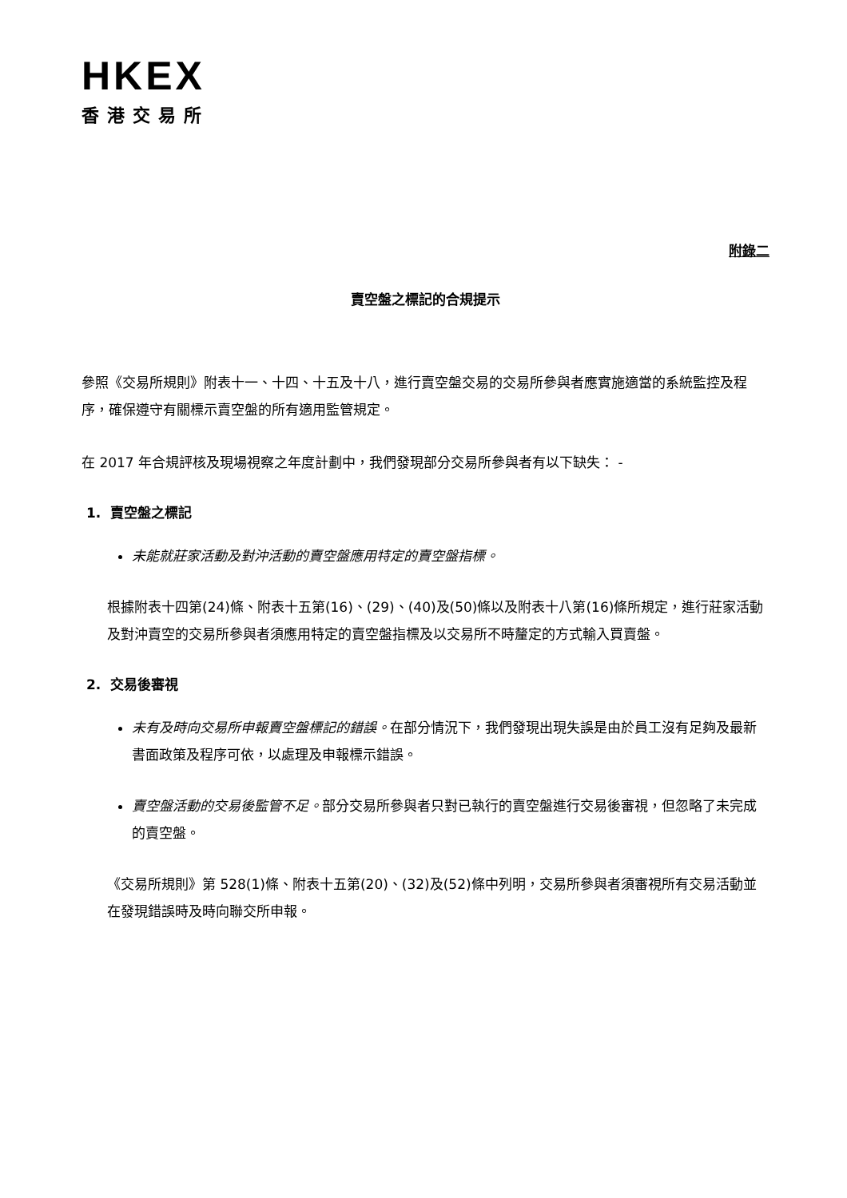HKEX
香港交易所
附錄二
賣空盤之標記的合規提示
參照《交易所規則》附表十一、十四、十五及十八，進行賣空盤交易的交易所參與者應實施適當的系統監控及程序，確保遵守有關標示賣空盤的所有適用監管規定。
在 2017 年合規評核及現場視察之年度計劃中，我們發現部分交易所參與者有以下缺失： -
1. 賣空盤之標記
未能就莊家活動及對沖活動的賣空盤應用特定的賣空盤指標。
根據附表十四第(24)條、附表十五第(16)、(29)、(40)及(50)條以及附表十八第(16)條所規定，進行莊家活動及對沖賣空的交易所參與者須應用特定的賣空盤指標及以交易所不時釐定的方式輸入買賣盤。
2. 交易後審視
未有及時向交易所申報賣空盤標記的錯誤。在部分情況下，我們發現出現失誤是由於員工沒有足夠及最新書面政策及程序可依，以處理及申報標示錯誤。
賣空盤活動的交易後監管不足。部分交易所參與者只對已執行的賣空盤進行交易後審視，但忽略了未完成的賣空盤。
《交易所規則》第 528(1)條、附表十五第(20)、(32)及(52)條中列明，交易所參與者須審視所有交易活動並在發現錯誤時及時向聯交所申報。